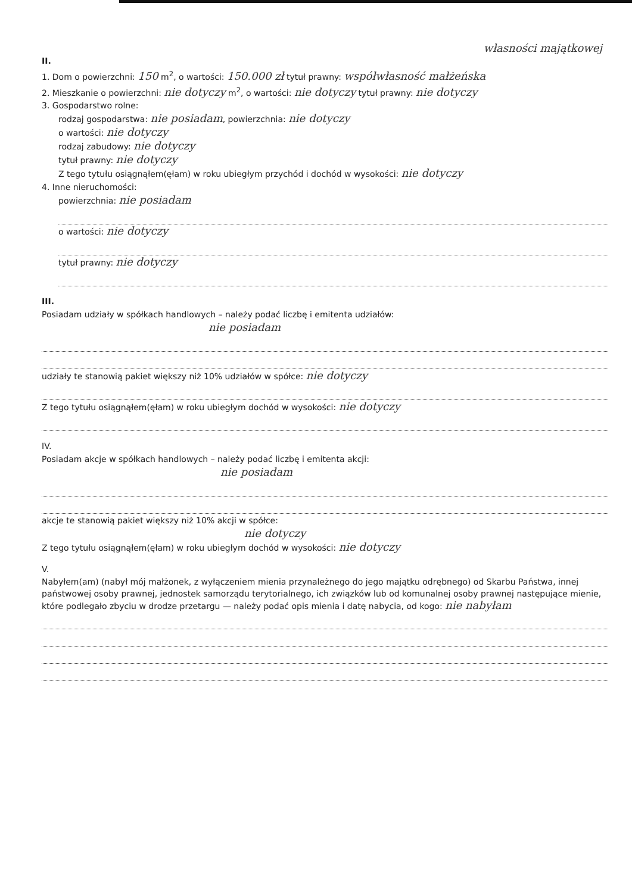własności majątkowej
II.
1. Dom o powierzchni: 150 m<sup>2</sup>, o wartości: 150.000 zł tytuł prawny: współwłasność małżeńska
2. Mieszkanie o powierzchni: nie dotyczy m<sup>2</sup>, o wartości: nie dotyczy tytuł prawny: nie dotyczy
3. Gospodarstwo rolne:
rodzaj gospodarstwa: nie posiadam, powierzchnia: nie dotyczy
o wartości: nie dotyczy
rodzaj zabudowy: nie dotyczy
tytuł prawny: nie dotyczy
Z tego tytułu osiągnąłem(ęłam) w roku ubiegłym przychód i dochód w wysokości: nie dotyczy
4. Inne nieruchomości:
powierzchnia: nie posiadam
o wartości: nie dotyczy
tytuł prawny: nie dotyczy
III.
Posiadam udziały w spółkach handlowych – należy podać liczbę i emitenta udziałów:
nie posiadam
udziały te stanowią pakiet większy niż 10% udziałów w spółce: nie dotyczy
Z tego tytułu osiągnąłem(ęłam) w roku ubiegłym dochód w wysokości: nie dotyczy
IV.
Posiadam akcje w spółkach handlowych – należy podać liczbę i emitenta akcji:
nie posiadam
akcje te stanowią pakiet większy niż 10% akcji w spółce:
nie dotyczy
Z tego tytułu osiągnąłem(ęłam) w roku ubiegłym dochód w wysokości: nie dotyczy
V.
Nabyłem(am) (nabył mój małżonek, z wyłączeniem mienia przynależnego do jego majątku odrębnego) od Skarbu Państwa, innej państwowej osoby prawnej, jednostek samorządu terytorialnego, ich związków lub od komunalnej osoby prawnej następujące mienie, które podlegało zbyciu w drodze przetargu — należy podać opis mienia i datę nabycia, od kogo: nie nabyłam